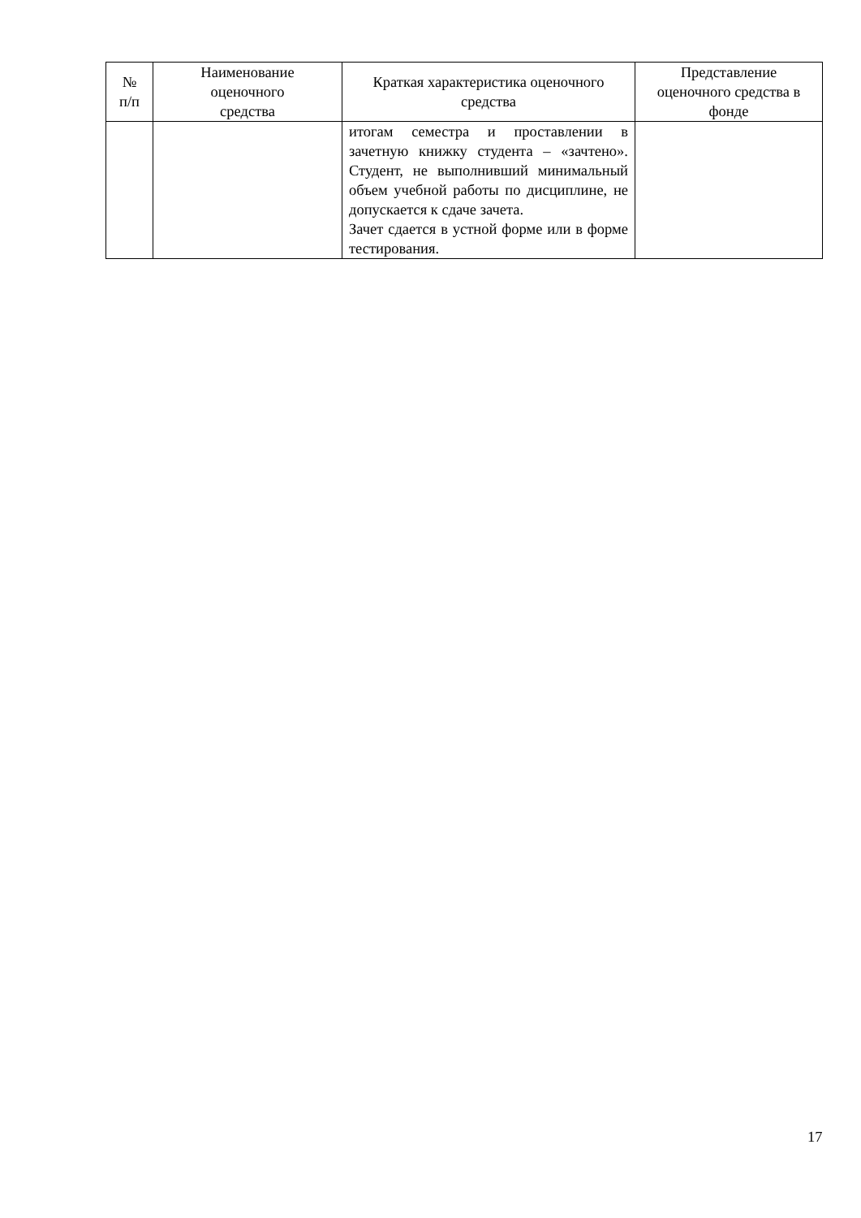| № п/п | Наименование оценочного средства | Краткая характеристика оценочного средства | Представление оценочного средства в фонде |
| --- | --- | --- | --- |
| | | итогам семестра и проставлении в зачетную книжку студента – «зачтено». Студент, не выполнивший минимальный объем учебной работы по дисциплине, не допускается к сдаче зачета. Зачет сдается в устной форме или в форме тестирования. | |
17